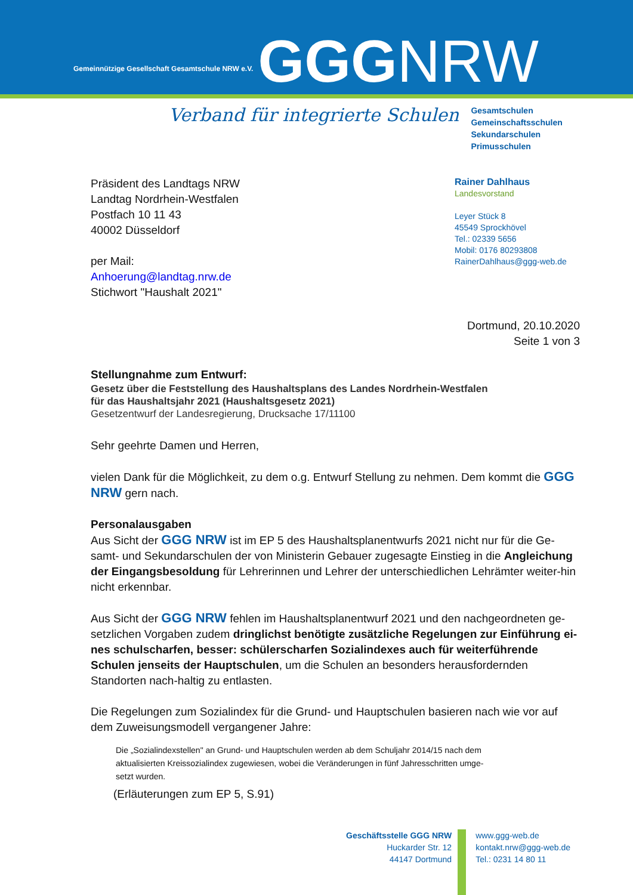Gemeinnützige Gesellschaft Gesamtschule NRW e.V.
GGGNRW
Verband für integrierte Schulen
Gesamtschulen
Gemeinschaftsschulen
Sekundarschulen
Primusschulen
Präsident des Landtags NRW
Landtag Nordrhein-Westfalen
Postfach 10 11 43
40002 Düsseldorf
per Mail:
Anhoerung@landtag.nrw.de
Stichwort "Haushalt 2021"
Rainer Dahlhaus
Landesvorstand
Leyer Stück 8
45549 Sprockhövel
Tel.: 02339 5656
Mobil: 0176 80293808
RainerDahlhaus@ggg-web.de
Dortmund, 20.10.2020
Seite 1 von 3
Stellungnahme zum Entwurf:
Gesetz über die Feststellung des Haushaltsplans des Landes Nordrhein-Westfalen für das Haushaltsjahr 2021 (Haushaltsgesetz 2021)
Gesetzentwurf der Landesregierung, Drucksache 17/11100
Sehr geehrte Damen und Herren,
vielen Dank für die Möglichkeit, zu dem o.g. Entwurf Stellung zu nehmen. Dem kommt die GGG NRW gern nach.
Personalausgaben
Aus Sicht der GGG NRW ist im EP 5 des Haushaltsplanentwurfs 2021 nicht nur für die Ge-samt- und Sekundarschulen der von Ministerin Gebauer zugesagte Einstieg in die Angleichung der Eingangsbesoldung für Lehrerinnen und Lehrer der unterschiedlichen Lehrämter weiter-hin nicht erkennbar.
Aus Sicht der GGG NRW fehlen im Haushaltsplanentwurf 2021 und den nachgeordneten ge-setzlichen Vorgaben zudem dringlichst benötigte zusätzliche Regelungen zur Einführung ei-nes schulscharfen, besser: schülerscharfen Sozialindexes auch für weiterführende Schulen jenseits der Hauptschulen, um die Schulen an besonders herausfordernden Standorten nach-haltig zu entlasten.
Die Regelungen zum Sozialindex für die Grund- und Hauptschulen basieren nach wie vor auf dem Zuweisungsmodell vergangener Jahre:
Die „Sozialindexstellen" an Grund- und Hauptschulen werden ab dem Schuljahr 2014/15 nach dem aktualisierten Kreissozialindex zugewiesen, wobei die Veränderungen in fünf Jahresschritten umge-setzt wurden.
(Erläuterungen zum EP 5, S.91)
Geschäftsstelle GGG NRW
Huckarder Str. 12
44147 Dortmund
www.ggg-web.de
kontakt.nrw@ggg-web.de
Tel.: 0231 14 80 11